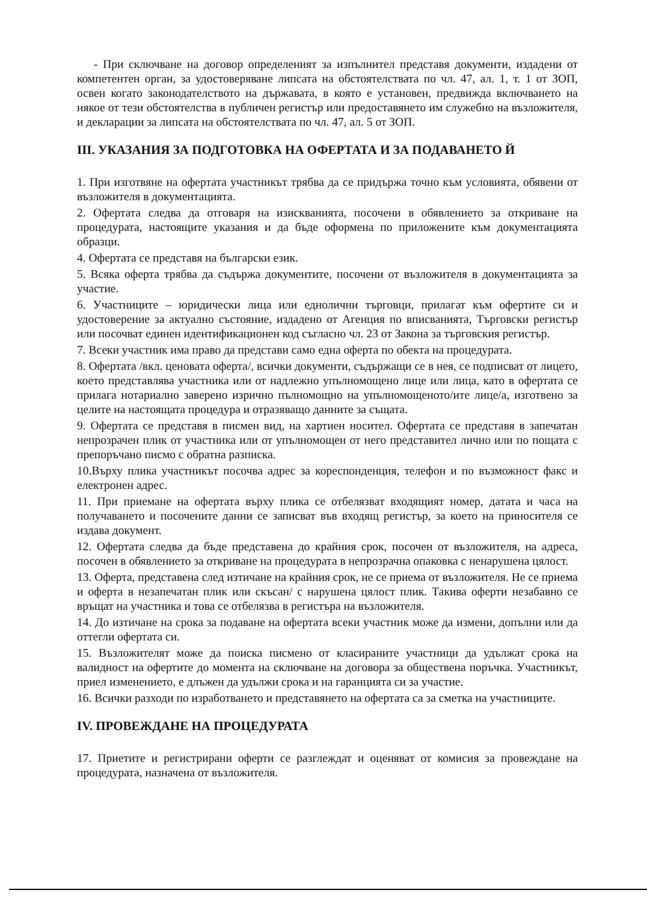- При сключване на договор определеният за изпълнител представя документи, издадени от компетентен орган, за удостоверяване липсата на обстоятелствата по чл. 47, ал. 1, т. 1 от ЗОП, освен когато законодателството на държавата, в която е установен, предвижда включването на някое от тези обстоятелства в публичен регистър или предоставянето им служебно на възложителя, и декларации за липсата на обстоятелствата по чл. 47, ал. 5 от ЗОП.
III. УКАЗАНИЯ ЗА ПОДГОТОВКА НА ОФЕРТАТА И ЗА ПОДАВАНЕТО Й
1. При изготвяне на офертата участникът трябва да се придържа точно към условията, обявени от възложителя в документацията.
2. Офертата следва да отговаря на изискванията, посочени в обявлението за откриване на процедурата, настоящите указания и да бъде оформена по приложените към документацията образци.
4. Офертата се представя на български език.
5. Всяка оферта трябва да съдържа документите, посочени от възложителя в документацията за участие.
6. Участниците – юридически лица или еднолични търговци, прилагат към офертите си и удостоверение за актуално състояние, издадено от Агенция по вписванията, Търговски регистър или посочват единен идентификационен код съгласно чл. 23 от Закона за търговския регистър.
7. Всеки участник има право да представи само една оферта по обекта на процедурата.
8. Офертата /вкл. ценовата оферта/, всички документи, съдържащи се в нея, се подписват от лицето, което представлява участника или от надлежно упълномощено лице или лица, като в офертата се прилага нотариално заверено изрично пълномощно на упълномощеното/ите лице/а, изготвено за целите на настоящата процедура и отразяващо данните за същата.
9. Офертата се представя в писмен вид, на хартиен носител. Офертата се представя в запечатан непрозрачен плик от участника или от упълномощен от него представител лично или по пощата с препоръчано писмо с обратна разписка.
10.Върху плика участникът посочва адрес за кореспонденция, телефон и по възможност факс и електронен адрес.
11. При приемане на офертата върху плика се отбелязват входящият номер, датата и часа на получаването и посочените данни се записват във входящ регистър, за което на приносителя се издава документ.
12. Офертата следва да бъде представена до крайния срок, посочен от възложителя, на адреса, посочен в обявлението за откриване на процедурата в непрозрачна опаковка с ненарушена цялост.
13. Оферта, представена след изтичане на крайния срок, не се приема от възложителя. Не се приема и оферта в незапечатан плик или скъсан/ с нарушена цялост плик. Такива оферти незабавно се връщат на участника и това се отбелязва в регистъра на възложителя.
14. До изтичане на срока за подаване на офертата всеки участник може да измени, допълни или да оттегли офертата си.
15. Възложителят може да поиска писмено от класираните участници да удължат срока на валидност на офертите до момента на сключване на договора за обществена поръчка. Участникът, приел изменението, е длъжен да удължи срока и на гаранцията си за участие.
16. Всички разходи по изработването и представянето на офертата са за сметка на участниците.
IV. ПРОВЕЖДАНЕ НА ПРОЦЕДУРАТА
17. Приетите и регистрирани оферти се разглеждат и оценяват от комисия за провеждане на процедурата, назначена от възложителя.